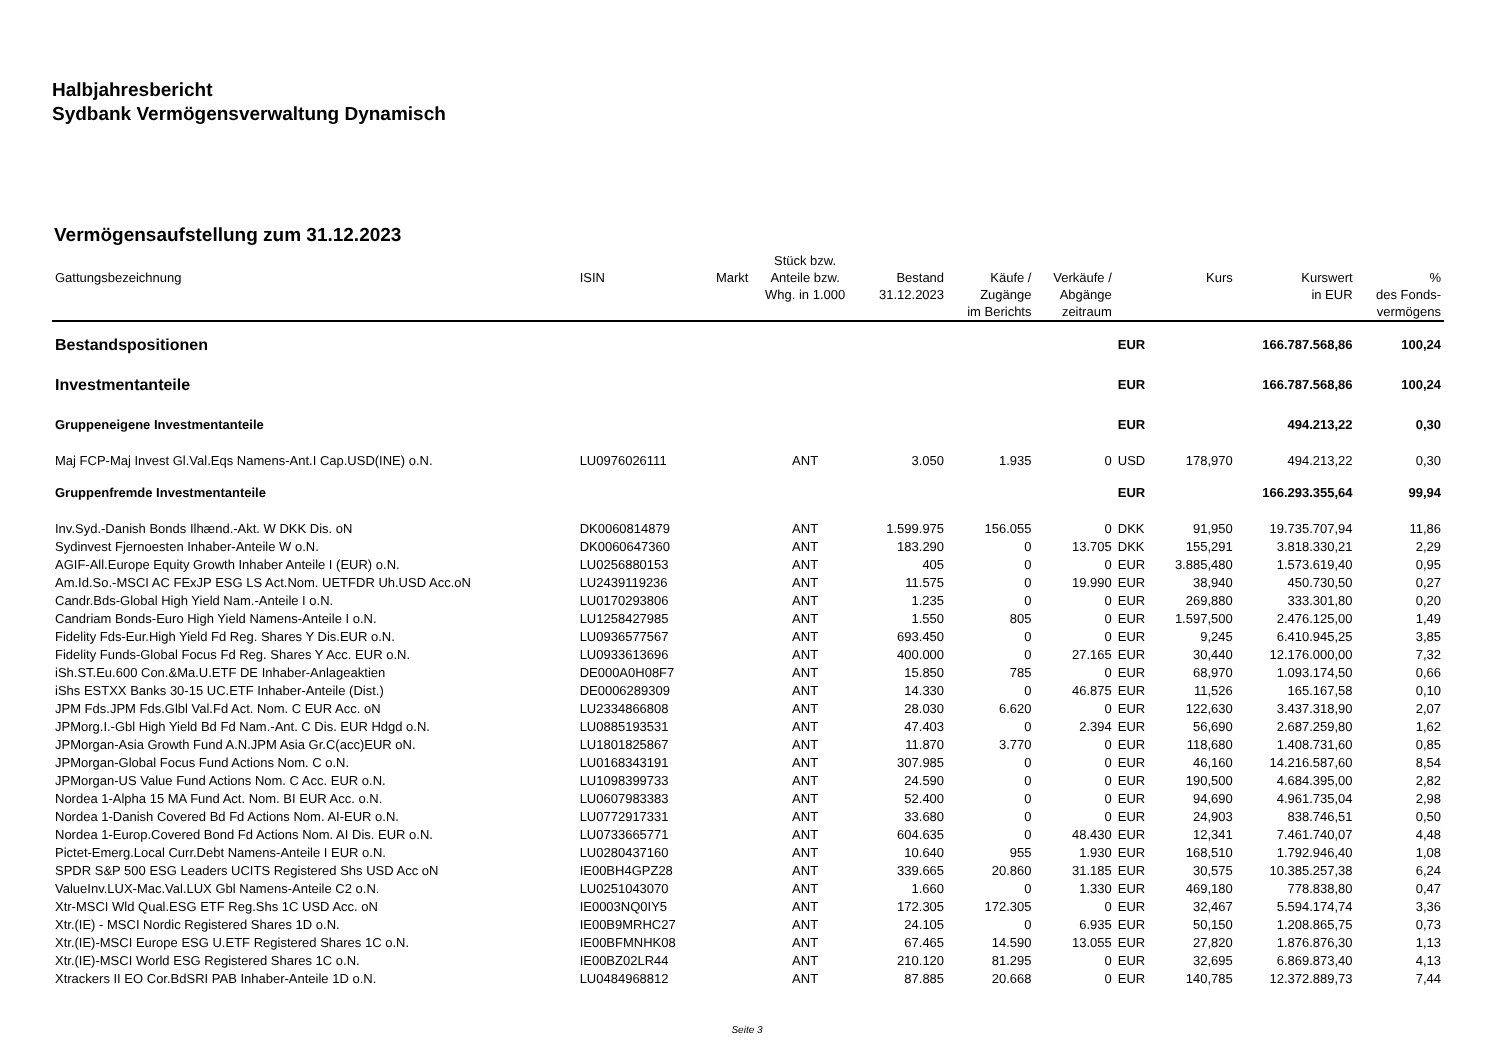Halbjahresbericht
Sydbank Vermögensverwaltung Dynamisch
Vermögensaufstellung zum 31.12.2023
| Gattungsbezeichnung | ISIN | Markt | Stück bzw. Anteile bzw. Whg. in 1.000 | Bestand 31.12.2023 | Käufe / Zugänge im Berichts | Verkäufe / Abgänge zeitraum | | Kurs | Kurswert in EUR | % des Fonds- vermögens |
| --- | --- | --- | --- | --- | --- | --- | --- | --- | --- | --- |
| Bestandspositionen | | | | | | | EUR | | 166.787.568,86 | 100,24 |
| Investmentanteile | | | | | | | EUR | | 166.787.568,86 | 100,24 |
| Gruppeneigene Investmentanteile | | | | | | | EUR | | 494.213,22 | 0,30 |
| Maj FCP-Maj Invest Gl.Val.Eqs Namens-Ant.I Cap.USD(INE) o.N. | LU0976026111 | | ANT | 3.050 | 1.935 | 0 | USD | 178,970 | 494.213,22 | 0,30 |
| Gruppenfremde Investmentanteile | | | | | | | EUR | | 166.293.355,64 | 99,94 |
| Inv.Syd.-Danish Bonds Ilhænd.-Akt. W DKK Dis. oN | DK0060814879 | | ANT | 1.599.975 | 156.055 | 0 | DKK | 91,950 | 19.735.707,94 | 11,86 |
| Sydinvest Fjernoesten Inhaber-Anteile W o.N. | DK0060647360 | | ANT | 183.290 | 0 | 13.705 | DKK | 155,291 | 3.818.330,21 | 2,29 |
| AGIF-All.Europe Equity Growth Inhaber Anteile I (EUR) o.N. | LU0256880153 | | ANT | 405 | 0 | 0 | EUR | 3.885,480 | 1.573.619,40 | 0,95 |
| Am.Id.So.-MSCI AC FExJP ESG LS Act.Nom. UETFDR Uh.USD Acc.oN | LU2439119236 | | ANT | 11.575 | 0 | 19.990 | EUR | 38,940 | 450.730,50 | 0,27 |
| Candr.Bds-Global High Yield Nam.-Anteile I o.N. | LU0170293806 | | ANT | 1.235 | 0 | 0 | EUR | 269,880 | 333.301,80 | 0,20 |
| Candriam Bonds-Euro High Yield Namens-Anteile I o.N. | LU1258427985 | | ANT | 1.550 | 805 | 0 | EUR | 1.597,500 | 2.476.125,00 | 1,49 |
| Fidelity Fds-Eur.High Yield Fd Reg. Shares Y Dis.EUR o.N. | LU0936577567 | | ANT | 693.450 | 0 | 0 | EUR | 9,245 | 6.410.945,25 | 3,85 |
| Fidelity Funds-Global Focus Fd Reg. Shares Y Acc. EUR o.N. | LU0933613696 | | ANT | 400.000 | 0 | 27.165 | EUR | 30,440 | 12.176.000,00 | 7,32 |
| iSh.ST.Eu.600 Con.&Ma.U.ETF DE Inhaber-Anlageaktien | DE000A0H08F7 | | ANT | 15.850 | 785 | 0 | EUR | 68,970 | 1.093.174,50 | 0,66 |
| iShs ESTXX Banks 30-15 UC.ETF Inhaber-Anteile (Dist.) | DE0006289309 | | ANT | 14.330 | 0 | 46.875 | EUR | 11,526 | 165.167,58 | 0,10 |
| JPM Fds.JPM Fds.Glbl Val.Fd Act. Nom. C EUR Acc. oN | LU2334866808 | | ANT | 28.030 | 6.620 | 0 | EUR | 122,630 | 3.437.318,90 | 2,07 |
| JPMorg.I.-Gbl High Yield Bd Fd Nam.-Ant. C Dis. EUR Hdgd o.N. | LU0885193531 | | ANT | 47.403 | 0 | 2.394 | EUR | 56,690 | 2.687.259,80 | 1,62 |
| JPMorgan-Asia Growth Fund A.N.JPM Asia Gr.C(acc)EUR oN. | LU1801825867 | | ANT | 11.870 | 3.770 | 0 | EUR | 118,680 | 1.408.731,60 | 0,85 |
| JPMorgan-Global Focus Fund Actions Nom. C o.N. | LU0168343191 | | ANT | 307.985 | 0 | 0 | EUR | 46,160 | 14.216.587,60 | 8,54 |
| JPMorgan-US Value Fund Actions Nom. C Acc. EUR o.N. | LU1098399733 | | ANT | 24.590 | 0 | 0 | EUR | 190,500 | 4.684.395,00 | 2,82 |
| Nordea 1-Alpha 15 MA Fund Act. Nom. BI EUR Acc. o.N. | LU0607983383 | | ANT | 52.400 | 0 | 0 | EUR | 94,690 | 4.961.735,04 | 2,98 |
| Nordea 1-Danish Covered Bd Fd Actions Nom. AI-EUR o.N. | LU0772917331 | | ANT | 33.680 | 0 | 0 | EUR | 24,903 | 838.746,51 | 0,50 |
| Nordea 1-Europ.Covered Bond Fd Actions Nom. AI Dis. EUR o.N. | LU0733665771 | | ANT | 604.635 | 0 | 48.430 | EUR | 12,341 | 7.461.740,07 | 4,48 |
| Pictet-Emerg.Local Curr.Debt Namens-Anteile I EUR o.N. | LU0280437160 | | ANT | 10.640 | 955 | 1.930 | EUR | 168,510 | 1.792.946,40 | 1,08 |
| SPDR S&P 500 ESG Leaders UCITS Registered Shs USD Acc oN | IE00BH4GPZ28 | | ANT | 339.665 | 20.860 | 31.185 | EUR | 30,575 | 10.385.257,38 | 6,24 |
| ValueInv.LUX-Mac.Val.LUX Gbl Namens-Anteile C2 o.N. | LU0251043070 | | ANT | 1.660 | 0 | 1.330 | EUR | 469,180 | 778.838,80 | 0,47 |
| Xtr-MSCI Wld Qual.ESG ETF Reg.Shs 1C USD Acc. oN | IE0003NQ0IY5 | | ANT | 172.305 | 172.305 | 0 | EUR | 32,467 | 5.594.174,74 | 3,36 |
| Xtr.(IE) - MSCI Nordic Registered Shares 1D o.N. | IE00B9MRHC27 | | ANT | 24.105 | 0 | 6.935 | EUR | 50,150 | 1.208.865,75 | 0,73 |
| Xtr.(IE)-MSCI Europe ESG U.ETF Registered Shares 1C o.N. | IE00BFMNHK08 | | ANT | 67.465 | 14.590 | 13.055 | EUR | 27,820 | 1.876.876,30 | 1,13 |
| Xtr.(IE)-MSCI World ESG Registered Shares 1C o.N. | IE00BZ02LR44 | | ANT | 210.120 | 81.295 | 0 | EUR | 32,695 | 6.869.873,40 | 4,13 |
| Xtrackers II EO Cor.BdSRI PAB Inhaber-Anteile 1D o.N. | LU0484968812 | | ANT | 87.885 | 20.668 | 0 | EUR | 140,785 | 12.372.889,73 | 7,44 |
Seite 3